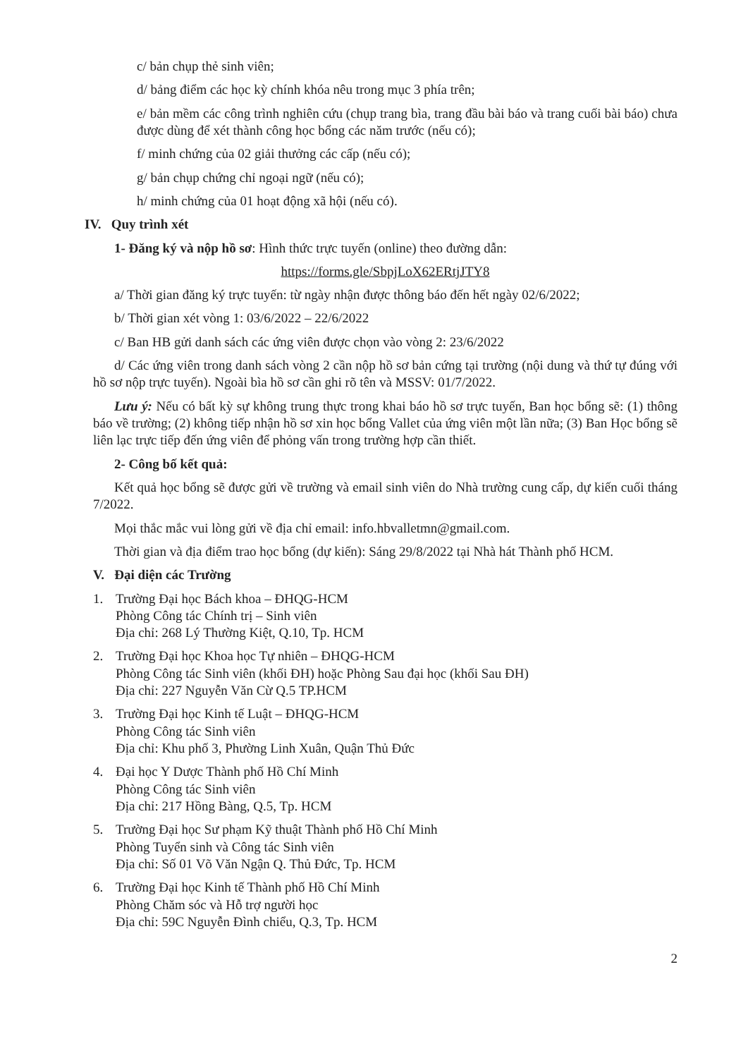c/ bản chụp thẻ sinh viên;
d/ bảng điểm các học kỳ chính khóa nêu trong mục 3 phía trên;
e/ bản mềm các công trình nghiên cứu (chụp trang bìa, trang đầu bài báo và trang cuối bài báo) chưa được dùng để xét thành công học bổng các năm trước (nếu có);
f/ minh chứng của 02 giải thưởng các cấp (nếu có);
g/ bản chụp chứng chỉ ngoại ngữ (nếu có);
h/ minh chứng của 01 hoạt động xã hội (nếu có).
IV. Quy trình xét
1- Đăng ký và nộp hồ sơ: Hình thức trực tuyến (online) theo đường dẫn:
https://forms.gle/SbpjLoX62ERtjJTY8
a/ Thời gian đăng ký trực tuyến: từ ngày nhận được thông báo đến hết ngày 02/6/2022;
b/ Thời gian xét vòng 1: 03/6/2022 – 22/6/2022
c/ Ban HB gửi danh sách các ứng viên được chọn vào vòng 2: 23/6/2022
d/ Các ứng viên trong danh sách vòng 2 cần nộp hồ sơ bản cứng tại trường (nội dung và thứ tự đúng với hồ sơ nộp trực tuyến). Ngoài bìa hồ sơ cần ghi rõ tên và MSSV: 01/7/2022.
Lưu ý: Nếu có bất kỳ sự không trung thực trong khai báo hồ sơ trực tuyến, Ban học bổng sẽ: (1) thông báo về trường; (2) không tiếp nhận hồ sơ xin học bổng Vallet của ứng viên một lần nữa; (3) Ban Học bổng sẽ liên lạc trực tiếp đến ứng viên để phỏng vấn trong trường hợp cần thiết.
2- Công bố kết quả:
Kết quả học bổng sẽ được gửi về trường và email sinh viên do Nhà trường cung cấp, dự kiến cuối tháng 7/2022.
Mọi thắc mắc vui lòng gửi về địa chỉ email: info.hbvalletmn@gmail.com.
Thời gian và địa điểm trao học bổng (dự kiến): Sáng 29/8/2022 tại Nhà hát Thành phố HCM.
V. Đại diện các Trường
1. Trường Đại học Bách khoa – ĐHQG-HCM
Phòng Công tác Chính trị – Sinh viên
Địa chỉ: 268 Lý Thường Kiệt, Q.10, Tp. HCM
2. Trường Đại học Khoa học Tự nhiên – ĐHQG-HCM
Phòng Công tác Sinh viên (khối ĐH) hoặc Phòng Sau đại học (khối Sau ĐH)
Địa chỉ: 227 Nguyễn Văn Cừ Q.5 TP.HCM
3. Trường Đại học Kinh tế Luật – ĐHQG-HCM
Phòng Công tác Sinh viên
Địa chỉ: Khu phố 3, Phường Linh Xuân, Quận Thủ Đức
4. Đại học Y Dược Thành phố Hồ Chí Minh
Phòng Công tác Sinh viên
Địa chỉ: 217 Hồng Bàng, Q.5, Tp. HCM
5. Trường Đại học Sư phạm Kỹ thuật Thành phố Hồ Chí Minh
Phòng Tuyển sinh và Công tác Sinh viên
Địa chỉ: Số 01 Võ Văn Ngận Q. Thủ Đức, Tp. HCM
6. Trường Đại học Kinh tế Thành phố Hồ Chí Minh
Phòng Chăm sóc và Hỗ trợ người học
Địa chỉ: 59C Nguyễn Đình chiểu, Q.3, Tp. HCM
2